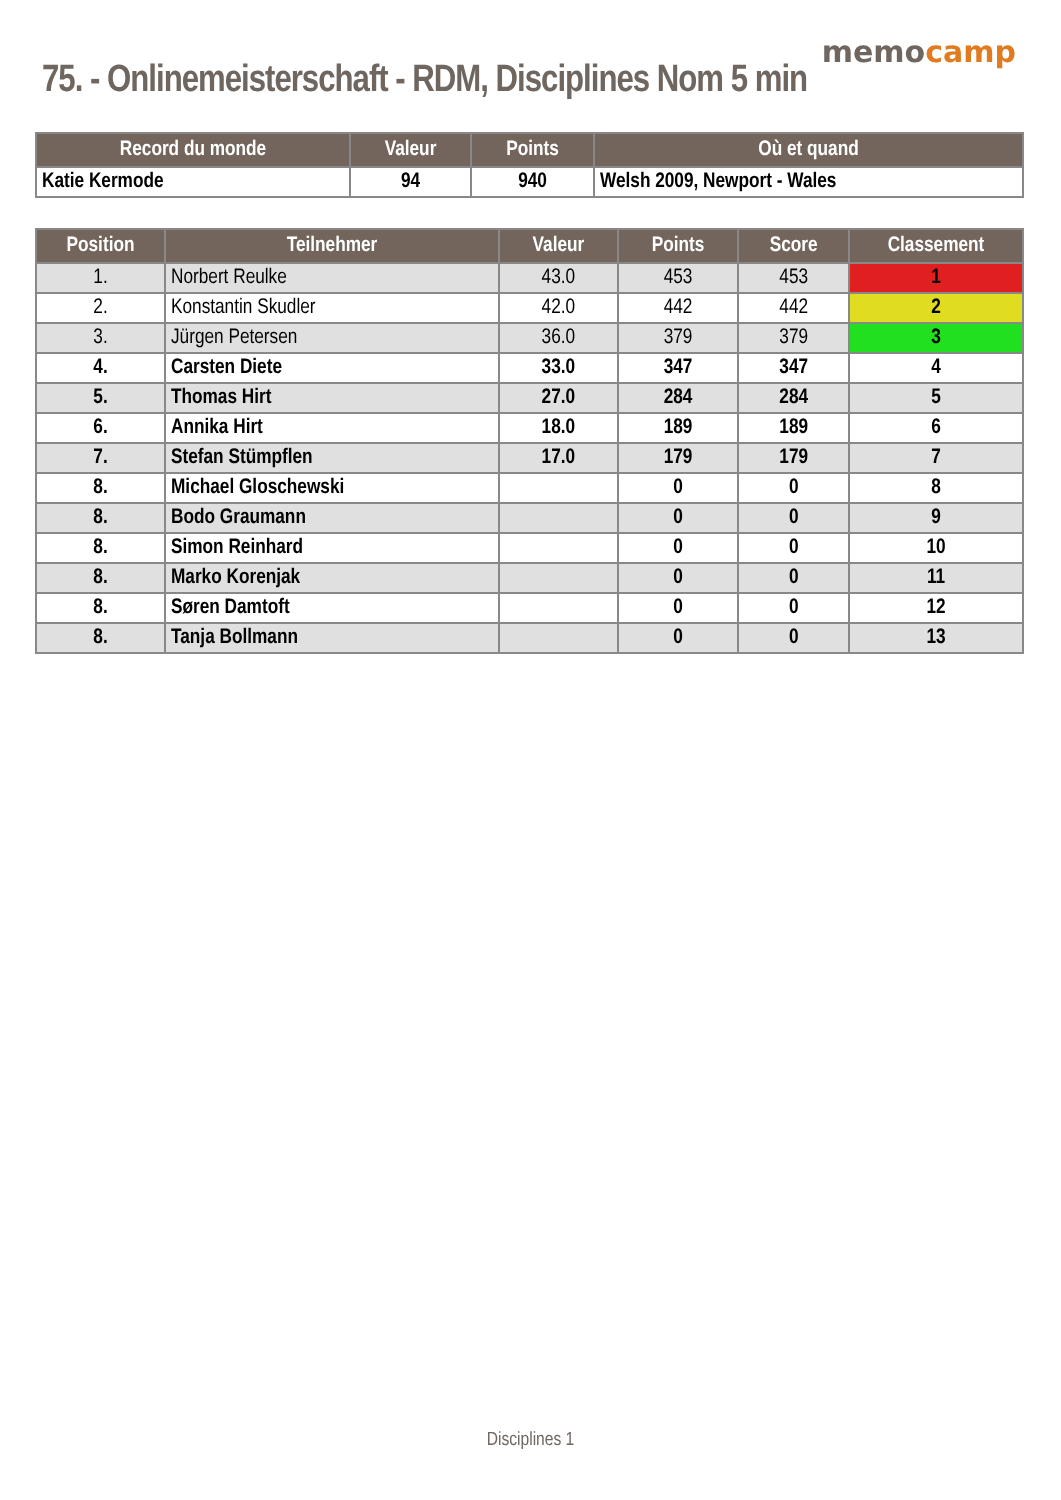memocamp
75. - Onlinemeisterschaft - RDM, Disciplines Nom 5 min
| Record du monde | Valeur | Points | Où et quand |
| --- | --- | --- | --- |
| Katie Kermode | 94 | 940 | Welsh 2009, Newport - Wales |
| Position | Teilnehmer | Valeur | Points | Score | Classement |
| --- | --- | --- | --- | --- | --- |
| 1. | Norbert Reulke | 43.0 | 453 | 453 | 1 |
| 2. | Konstantin Skudler | 42.0 | 442 | 442 | 2 |
| 3. | Jürgen Petersen | 36.0 | 379 | 379 | 3 |
| 4. | Carsten Diete | 33.0 | 347 | 347 | 4 |
| 5. | Thomas Hirt | 27.0 | 284 | 284 | 5 |
| 6. | Annika Hirt | 18.0 | 189 | 189 | 6 |
| 7. | Stefan Stümpflen | 17.0 | 179 | 179 | 7 |
| 8. | Michael Gloschewski | | 0 | 0 | 8 |
| 8. | Bodo Graumann | | 0 | 0 | 9 |
| 8. | Simon Reinhard | | 0 | 0 | 10 |
| 8. | Marko Korenjak | | 0 | 0 | 11 |
| 8. | Søren Damtoft | | 0 | 0 | 12 |
| 8. | Tanja Bollmann | | 0 | 0 | 13 |
Disciplines 1